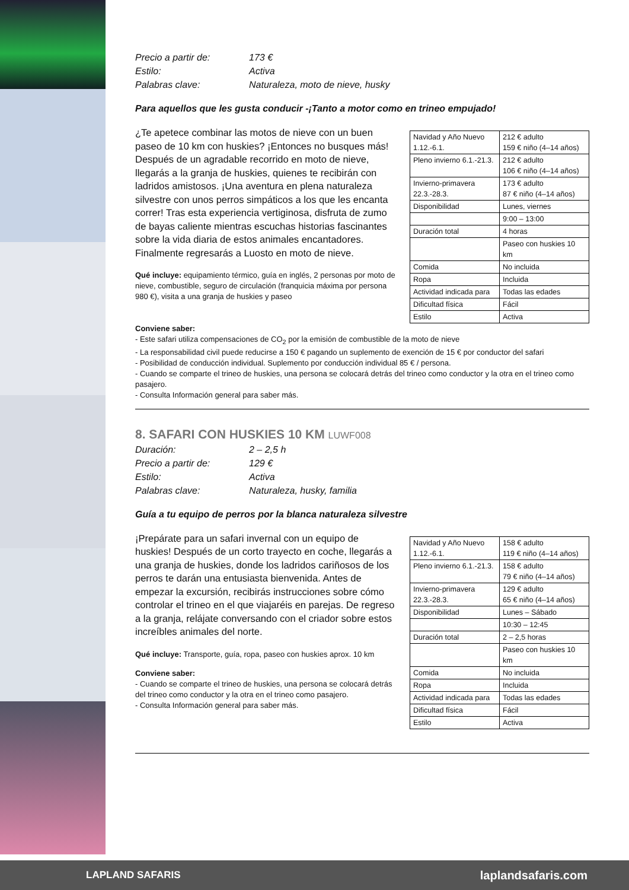Precio a partir de: 173 € Estilo: Activa Palabras clave: Naturaleza, moto de nieve, husky
Para aquellos que les gusta conducir -¡Tanto a motor como en trineo empujado!
¿Te apetece combinar las motos de nieve con un buen paseo de 10 km con huskies? ¡Entonces no busques más! Después de un agradable recorrido en moto de nieve, llegarás a la granja de huskies, quienes te recibirán con ladridos amistosos. ¡Una aventura en plena naturaleza silvestre con unos perros simpáticos a los que les encanta correr! Tras esta experiencia vertiginosa, disfruta de zumo de bayas caliente mientras escuchas historias fascinantes sobre la vida diaria de estos animales encantadores. Finalmente regresarás a Luosto en moto de nieve.
Qué incluye: equipamiento térmico, guía en inglés, 2 personas por moto de nieve, combustible, seguro de circulación (franquicia máxima por persona 980 €), visita a una granja de huskies y paseo
| Navidad y Año Nuevo 1.12.-6.1. | 212 € adulto 159 € niño (4–14 años) |
| Pleno invierno 6.1.-21.3. | 212 € adulto 106 € niño (4–14 años) |
| Invierno-primavera 22.3.-28.3. | 173 € adulto 87 € niño (4–14 años) |
| Disponibilidad | Lunes, viernes |
| | 9:00 – 13:00 |
| Duración total | 4 horas |
| | Paseo con huskies 10 km |
| Comida | No incluida |
| Ropa | Incluida |
| Actividad indicada para | Todas las edades |
| Dificultad física | Fácil |
| Estilo | Activa |
Conviene saber:
- Este safari utiliza compensaciones de CO<sub>2</sub> por la emisión de combustible de la moto de nieve
- La responsabilidad civil puede reducirse a 150 € pagando un suplemento de exención de 15 € por conductor del safari
- Posibilidad de conducción individual. Suplemento por conducción individual 85 € / persona.
- Cuando se comparte el trineo de huskies, una persona se colocará detrás del trineo como conductor y la otra en el trineo como pasajero.
- Consulta Información general para saber más.
8. SAFARI CON HUSKIES 10 KM LUWF008
Duración: 2 – 2,5 h Precio a partir de: 129 € Estilo: Activa Palabras clave: Naturaleza, husky, familia
Guía a tu equipo de perros por la blanca naturaleza silvestre
¡Prepárate para un safari invernal con un equipo de huskies! Después de un corto trayecto en coche, llegarás a una granja de huskies, donde los ladridos cariñosos de los perros te darán una entusiasta bienvenida. Antes de empezar la excursión, recibirás instrucciones sobre cómo controlar el trineo en el que viajaréis en parejas. De regreso a la granja, relájate conversando con el criador sobre estos increíbles animales del norte.
Qué incluye: Transporte, guía, ropa, paseo con huskies aprox. 10 km
Conviene saber:
- Cuando se comparte el trineo de huskies, una persona se colocará detrás del trineo como conductor y la otra en el trineo como pasajero.
- Consulta Información general para saber más.
| Navidad y Año Nuevo 1.12.-6.1. | 158 € adulto 119 € niño (4–14 años) |
| Pleno invierno 6.1.-21.3. | 158 € adulto 79 € niño (4–14 años) |
| Invierno-primavera 22.3.-28.3. | 129 € adulto 65 € niño (4–14 años) |
| Disponibilidad | Lunes – Sábado |
| | 10:30 – 12:45 |
| Duración total | 2 – 2,5 horas |
| | Paseo con huskies 10 km |
| Comida | No incluida |
| Ropa | Incluida |
| Actividad indicada para | Todas las edades |
| Dificultad física | Fácil |
| Estilo | Activa |
LAPLAND SAFARIS laplandsafaris.com